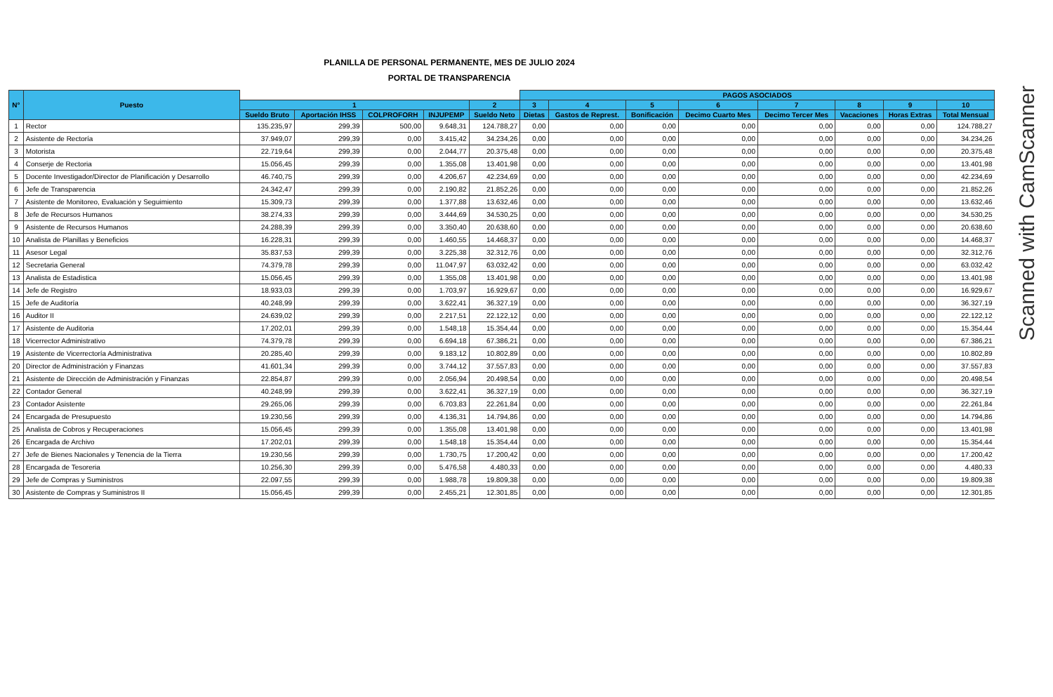PLANILLA DE PERSONAL PERMANENTE, MES DE JULIO 2024
PORTAL DE TRANSPARENCIA
| N° | Puesto | | | | | | PAGOS ASOCIADOS | | | | | | | |
| --- | --- | --- | --- | --- | --- | --- | --- | --- | --- | --- | --- | --- | --- | --- |
| | | 1 | | | | 2 | 3 | 4 | 5 | 6 | 7 | 8 | 9 | 10 |
| | | Sueldo Bruto | Aportación IHSS | COLPROFORH | INJUPEMP | Sueldo Neto | Dietas | Gastos de Represt. | Bonificación | Decimo Cuarto Mes | Decimo Tercer Mes | Vacaciones | Horas Extras | Total Mensual |
| 1 | Rector | 135.235,97 | 299,39 | 500,00 | 9.648,31 | 124.788,27 | 0,00 | 0,00 | 0,00 | 0,00 | 0,00 | 0,00 | 0,00 | 124.788,27 |
| 2 | Asistente de Rectoría | 37.949,07 | 299,39 | 0,00 | 3.415,42 | 34.234,26 | 0,00 | 0,00 | 0,00 | 0,00 | 0,00 | 0,00 | 0,00 | 34.234,26 |
| 3 | Motorista | 22.719,64 | 299,39 | 0,00 | 2.044,77 | 20.375,48 | 0,00 | 0,00 | 0,00 | 0,00 | 0,00 | 0,00 | 0,00 | 20.375,48 |
| 4 | Conserje de Rectoria | 15.056,45 | 299,39 | 0,00 | 1.355,08 | 13.401,98 | 0,00 | 0,00 | 0,00 | 0,00 | 0,00 | 0,00 | 0,00 | 13.401,98 |
| 5 | Docente Investigador/Director de Planificación y Desarrollo | 46.740,75 | 299,39 | 0,00 | 4.206,67 | 42.234,69 | 0,00 | 0,00 | 0,00 | 0,00 | 0,00 | 0,00 | 0,00 | 42.234,69 |
| 6 | Jefe de Transparencia | 24.342,47 | 299,39 | 0,00 | 2.190,82 | 21.852,26 | 0,00 | 0,00 | 0,00 | 0,00 | 0,00 | 0,00 | 0,00 | 21.852,26 |
| 7 | Asistente de Monitoreo, Evaluación y Seguimiento | 15.309,73 | 299,39 | 0,00 | 1.377,88 | 13.632,46 | 0,00 | 0,00 | 0,00 | 0,00 | 0,00 | 0,00 | 0,00 | 13.632,46 |
| 8 | Jefe de Recursos Humanos | 38.274,33 | 299,39 | 0,00 | 3.444,69 | 34.530,25 | 0,00 | 0,00 | 0,00 | 0,00 | 0,00 | 0,00 | 0,00 | 34.530,25 |
| 9 | Asistente de Recursos Humanos | 24.288,39 | 299,39 | 0,00 | 3.350,40 | 20.638,60 | 0,00 | 0,00 | 0,00 | 0,00 | 0,00 | 0,00 | 0,00 | 20.638,60 |
| 10 | Analista de Planillas y Beneficios | 16.228,31 | 299,39 | 0,00 | 1.460,55 | 14.468,37 | 0,00 | 0,00 | 0,00 | 0,00 | 0,00 | 0,00 | 0,00 | 14.468,37 |
| 11 | Asesor Legal | 35.837,53 | 299,39 | 0,00 | 3.225,38 | 32.312,76 | 0,00 | 0,00 | 0,00 | 0,00 | 0,00 | 0,00 | 0,00 | 32.312,76 |
| 12 | Secretaria General | 74.379,78 | 299,39 | 0,00 | 11.047,97 | 63.032,42 | 0,00 | 0,00 | 0,00 | 0,00 | 0,00 | 0,00 | 0,00 | 63.032,42 |
| 13 | Analista de Estadistica | 15.056,45 | 299,39 | 0,00 | 1.355,08 | 13.401,98 | 0,00 | 0,00 | 0,00 | 0,00 | 0,00 | 0,00 | 0,00 | 13.401,98 |
| 14 | Jefe de Registro | 18.933,03 | 299,39 | 0,00 | 1.703,97 | 16.929,67 | 0,00 | 0,00 | 0,00 | 0,00 | 0,00 | 0,00 | 0,00 | 16.929,67 |
| 15 | Jefe de Auditoría | 40.248,99 | 299,39 | 0,00 | 3.622,41 | 36.327,19 | 0,00 | 0,00 | 0,00 | 0,00 | 0,00 | 0,00 | 0,00 | 36.327,19 |
| 16 | Auditor II | 24.639,02 | 299,39 | 0,00 | 2.217,51 | 22.122,12 | 0,00 | 0,00 | 0,00 | 0,00 | 0,00 | 0,00 | 0,00 | 22.122,12 |
| 17 | Asistente de Auditoria | 17.202,01 | 299,39 | 0,00 | 1.548,18 | 15.354,44 | 0,00 | 0,00 | 0,00 | 0,00 | 0,00 | 0,00 | 0,00 | 15.354,44 |
| 18 | Vicerrector Administrativo | 74.379,78 | 299,39 | 0,00 | 6.694,18 | 67.386,21 | 0,00 | 0,00 | 0,00 | 0,00 | 0,00 | 0,00 | 0,00 | 67.386,21 |
| 19 | Asistente de Vicerrectoría Administrativa | 20.285,40 | 299,39 | 0,00 | 9.183,12 | 10.802,89 | 0,00 | 0,00 | 0,00 | 0,00 | 0,00 | 0,00 | 0,00 | 10.802,89 |
| 20 | Director de Administración y Finanzas | 41.601,34 | 299,39 | 0,00 | 3.744,12 | 37.557,83 | 0,00 | 0,00 | 0,00 | 0,00 | 0,00 | 0,00 | 0,00 | 37.557,83 |
| 21 | Asistente de Dirección de Administración y Finanzas | 22.854,87 | 299,39 | 0,00 | 2.056,94 | 20.498,54 | 0,00 | 0,00 | 0,00 | 0,00 | 0,00 | 0,00 | 0,00 | 20.498,54 |
| 22 | Contador General | 40.248,99 | 299,39 | 0,00 | 3.622,41 | 36.327,19 | 0,00 | 0,00 | 0,00 | 0,00 | 0,00 | 0,00 | 0,00 | 36.327,19 |
| 23 | Contador Asistente | 29.265,06 | 299,39 | 0,00 | 6.703,83 | 22.261,84 | 0,00 | 0,00 | 0,00 | 0,00 | 0,00 | 0,00 | 0,00 | 22.261,84 |
| 24 | Encargada de Presupuesto | 19.230,56 | 299,39 | 0,00 | 4.136,31 | 14.794,86 | 0,00 | 0,00 | 0,00 | 0,00 | 0,00 | 0,00 | 0,00 | 14.794,86 |
| 25 | Analista de Cobros y Recuperaciones | 15.056,45 | 299,39 | 0,00 | 1.355,08 | 13.401,98 | 0,00 | 0,00 | 0,00 | 0,00 | 0,00 | 0,00 | 0,00 | 13.401,98 |
| 26 | Encargada de Archivo | 17.202,01 | 299,39 | 0,00 | 1.548,18 | 15.354,44 | 0,00 | 0,00 | 0,00 | 0,00 | 0,00 | 0,00 | 0,00 | 15.354,44 |
| 27 | Jefe de Bienes Nacionales y Tenencia de la Tierra | 19.230,56 | 299,39 | 0,00 | 1.730,75 | 17.200,42 | 0,00 | 0,00 | 0,00 | 0,00 | 0,00 | 0,00 | 0,00 | 17.200,42 |
| 28 | Encargada de Tesoreria | 10.256,30 | 299,39 | 0,00 | 5.476,58 | 4.480,33 | 0,00 | 0,00 | 0,00 | 0,00 | 0,00 | 0,00 | 0,00 | 4.480,33 |
| 29 | Jefe de Compras y Suministros | 22.097,55 | 299,39 | 0,00 | 1.988,78 | 19.809,38 | 0,00 | 0,00 | 0,00 | 0,00 | 0,00 | 0,00 | 0,00 | 19.809,38 |
| 30 | Asistente de Compras y Suministros II | 15.056,45 | 299,39 | 0,00 | 2.455,21 | 12.301,85 | 0,00 | 0,00 | 0,00 | 0,00 | 0,00 | 0,00 | 0,00 | 12.301,85 |
Scanned with CamScanner